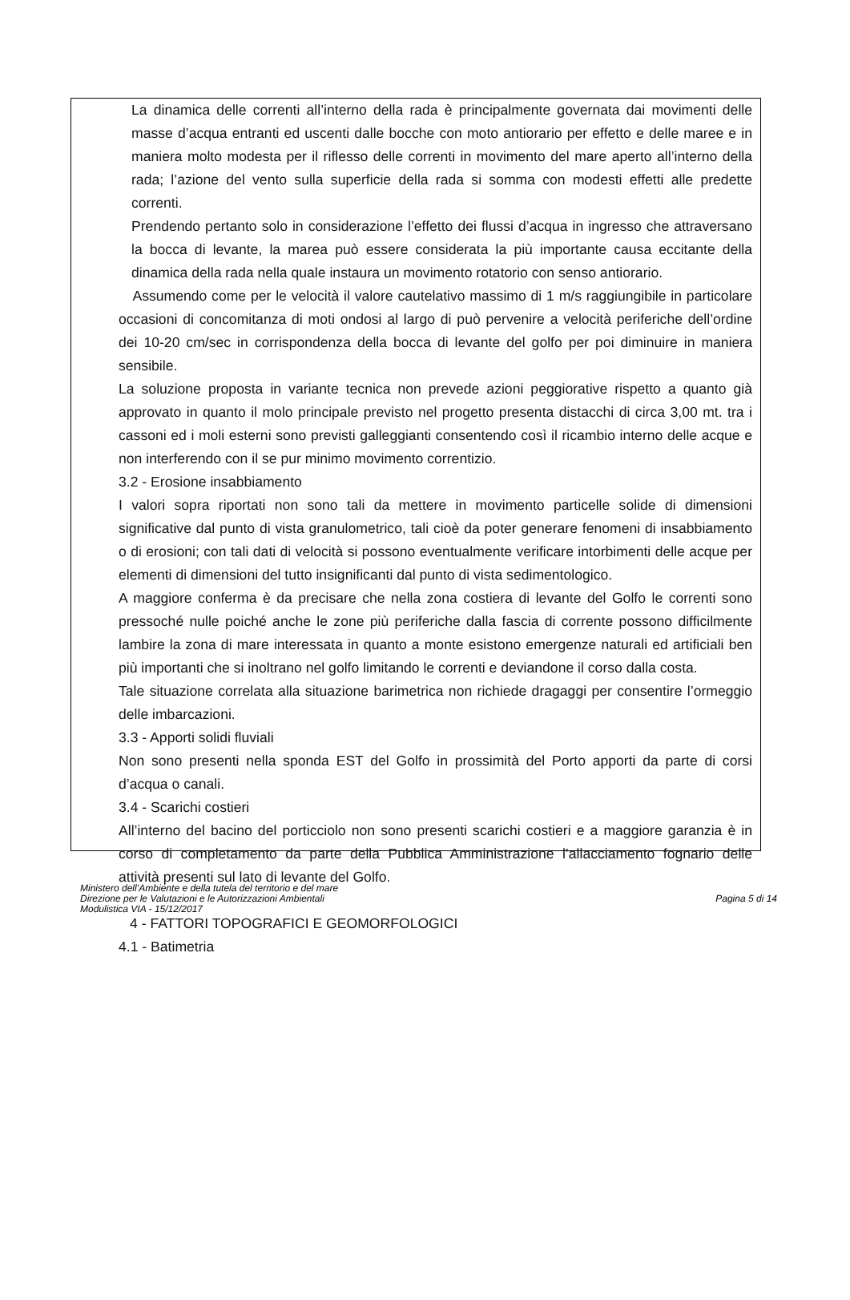La dinamica delle correnti all’interno della rada è principalmente governata dai movimenti delle masse d’acqua entranti ed uscenti dalle bocche con moto antiorario per effetto e delle maree e in maniera molto modesta per il riflesso delle correnti in movimento del mare aperto all’interno della rada; l’azione del vento sulla superficie della rada si somma con modesti effetti alle predette correnti.
Prendendo pertanto solo in considerazione l’effetto dei flussi d’acqua in ingresso che attraversano la bocca di levante, la marea può essere considerata la più importante causa eccitante della dinamica della rada nella quale instaura un movimento rotatorio con senso antiorario.
Assumendo come per le velocità il valore cautelativo massimo di 1 m/s raggiungibile in particolare occasioni di concomitanza di moti ondosi al largo di può pervenire a velocità periferiche dell’ordine dei 10-20 cm/sec in corrispondenza della bocca di levante del golfo per poi diminuire in maniera sensibile.
La soluzione proposta in variante tecnica non prevede azioni peggiorative rispetto a quanto già approvato in quanto il molo principale previsto nel progetto presenta distacchi di circa 3,00 mt. tra i cassoni ed i moli esterni sono previsti galleggianti consentendo così il ricambio interno delle acque e non interferendo con il se pur minimo movimento correntizio.
3.2 - Erosione insabbiamento
I valori sopra riportati non sono tali da mettere in movimento particelle solide di dimensioni significative dal punto di vista granulometrico, tali cioè da poter generare fenomeni di insabbiamento o di erosioni; con tali dati di velocità si possono eventualmente verificare intorbimenti delle acque per elementi di dimensioni del tutto insignificanti dal punto di vista sedimentologico.
A maggiore conferma è da precisare che nella zona costiera di levante del Golfo le correnti sono pressoché nulle poiché anche le zone più periferiche dalla fascia di corrente possono difficilmente lambire la zona di mare interessata in quanto a monte esistono emergenze naturali ed artificiali ben più importanti che si inoltrano nel golfo limitando le correnti e deviandone il corso dalla costa.
Tale situazione correlata alla situazione barimetrica non richiede dragaggi per consentire l’ormeggio delle imbarcazioni.
3.3 - Apporti solidi fluviali
Non sono presenti nella sponda EST del Golfo in prossimità del Porto apporti da parte di corsi d’acqua o canali.
3.4 - Scarichi costieri
All’interno del bacino del porticciolo non sono presenti scarichi costieri e a maggiore garanzia è in corso di completamento da parte della Pubblica Amministrazione l’allacciamento fognario delle attività presenti sul lato di levante del Golfo.
4 - FATTORI TOPOGRAFICI E GEOMORFOLOGICI
4.1 - Batimetria
Ministero dell’Ambiente e della tutela del territorio e del mare
Direzione per le Valutazioni e le Autorizzazioni Ambientali
Modulistica VIA - 15/12/2017
Pagina 5 di 14